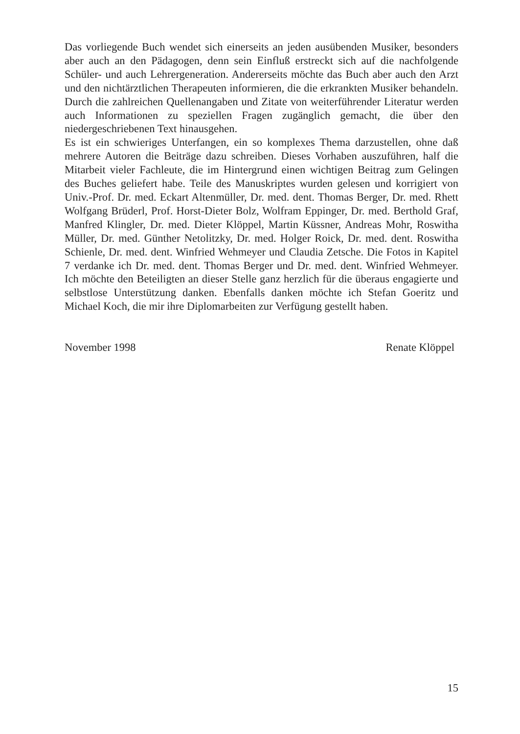Das vorliegende Buch wendet sich einerseits an jeden ausübenden Musiker, besonders aber auch an den Pädagogen, denn sein Einfluß erstreckt sich auf die nachfolgende Schüler- und auch Lehrergeneration. Andererseits möchte das Buch aber auch den Arzt und den nichtärztlichen Therapeuten informieren, die die erkrankten Musiker behandeln. Durch die zahlreichen Quellenangaben und Zitate von weiterführender Literatur werden auch Informationen zu speziellen Fragen zugänglich gemacht, die über den niedergeschriebenen Text hinausgehen.
Es ist ein schwieriges Unterfangen, ein so komplexes Thema darzustellen, ohne daß mehrere Autoren die Beiträge dazu schreiben. Dieses Vorhaben auszuführen, half die Mitarbeit vieler Fachleute, die im Hintergrund einen wichtigen Beitrag zum Gelingen des Buches geliefert habe. Teile des Manuskriptes wurden gelesen und korrigiert von Univ.-Prof. Dr. med. Eckart Altenmüller, Dr. med. dent. Thomas Berger, Dr. med. Rhett Wolfgang Brüderl, Prof. Horst-Dieter Bolz, Wolfram Eppinger, Dr. med. Berthold Graf, Manfred Klingler, Dr. med. Dieter Klöppel, Martin Küssner, Andreas Mohr, Roswitha Müller, Dr. med. Günther Netolitzky, Dr. med. Holger Roick, Dr. med. dent. Roswitha Schienle, Dr. med. dent. Winfried Wehmeyer und Claudia Zetsche. Die Fotos in Kapitel 7 verdanke ich Dr. med. dent. Thomas Berger und Dr. med. dent. Winfried Wehmeyer. Ich möchte den Beteiligten an dieser Stelle ganz herzlich für die überaus engagierte und selbstlose Unterstützung danken. Ebenfalls danken möchte ich Stefan Goeritz und Michael Koch, die mir ihre Diplomarbeiten zur Verfügung gestellt haben.
November 1998 Renate Klöppel
15